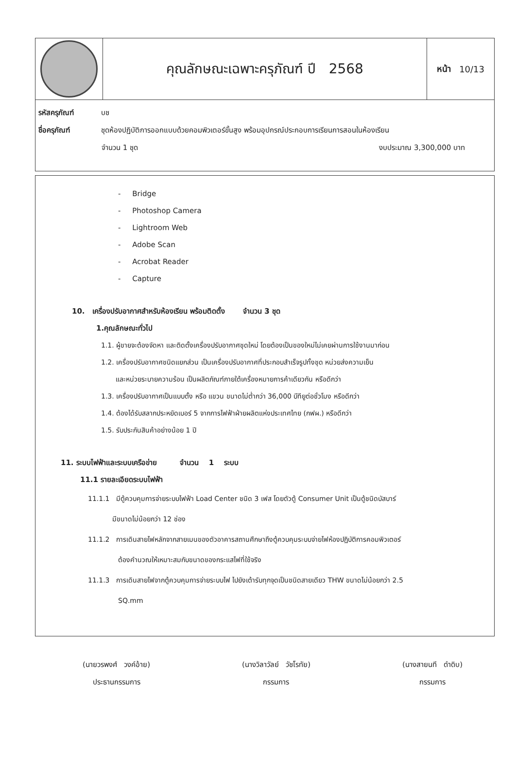คุณลักษณะเฉพาะครุภัณฑ์ ปี 2568
หน้า 10/13
รหัสครุภัณฑ์ บช
ชื่อครุภัณฑ์ ชุดห้องปฏิบัติการออกแบบด้วยคอมพิวเตอร์ขั้นสูง พร้อมอุปกรณ์ประกอบการเรียนการสอนในห้องเรียน
จำนวน 1 ชุด งบประมาณ 3,300,000 บาท
- Bridge
- Photoshop Camera
- Lightroom Web
- Adobe Scan
- Acrobat Reader
- Capture
10. เครื่องปรับอากาศสำหรับห้องเรียน พร้อมติดตั้ง จำนวน 3 ชุด
1.คุณลักษณะทั่วไป
1.1. ผู้ขายจะต้องจัดหา และติดตั้งเครื่องปรับอากาศชุดใหม่ โดยต้องเป็นของใหม่ไม่เคยผ่านการใช้งานมาก่อน
1.2. เครื่องปรับอากาศชนิดแยกส่วน เป็นเครื่องปรับอากาศที่ประกอบสำเร็จรูปทั้งชุด หน่วยส่งความเย็น
และหน่วยระบายความร้อน เป็นผลิตภัณฑ์ภายใต้เครื่องหมายการค้าเดียวกัน หรือดีกว่า
1.3. เครื่องปรับอากาศเป็นแบบตั้ง หรือ แขวน ขนาดไม่ต่ำกว่า 36,000 บีทียูต่อชั่วโมง หรือดีกว่า
1.4. ต้องได้รับสลากประหยัดเบอร์ 5 จากการไฟฟ้าฝ่ายผลิตแห่งประเทศไทย (กฟผ.) หรือดีกว่า
1.5. รับประกันสินค้าอย่างน้อย 1 ปี
11. ระบบไฟฟ้าและระบบเครือข่าย จำนวน 1 ระบบ
11.1 รายละเอียดระบบไฟฟ้า
11.1.1 มีตู้ควบคุมการจ่ายระบบไฟฟ้า Load Center ชนิด 3 เฟส โดยตัวตู้ Consumer Unit เป็นตู้ชนิดบัสบาร์
มีขนาดไม่น้อยกว่า 12 ช่อง
11.1.2 การเดินสายไฟหลักจากสายเมนของตัวอาคารสถานศึกษาถึงตู้ควบคุมระบบจ่ายไฟห้องปฏิบัติการคอมพิวเตอร์
ต้องคำนวณให้เหมาะสมกับขนาดของกระแสไฟที่ใช้จริง
11.1.3 การเดินสายไฟจากตู้ควบคุมการจ่ายระบบไฟ ไปยังเต้ารับทุกจุดเป็นชนิดสายเดียว THW ขนาดไม่น้อยกว่า 2.5
SQ.mm
(นายวรพงศ์ วงค์อ้าย)
ประธานกรรมการ
(นางวิลาวัลย์ วัชโรทัย)
กรรมการ
(นางสายนที ดำดิบ)
กรรมการ